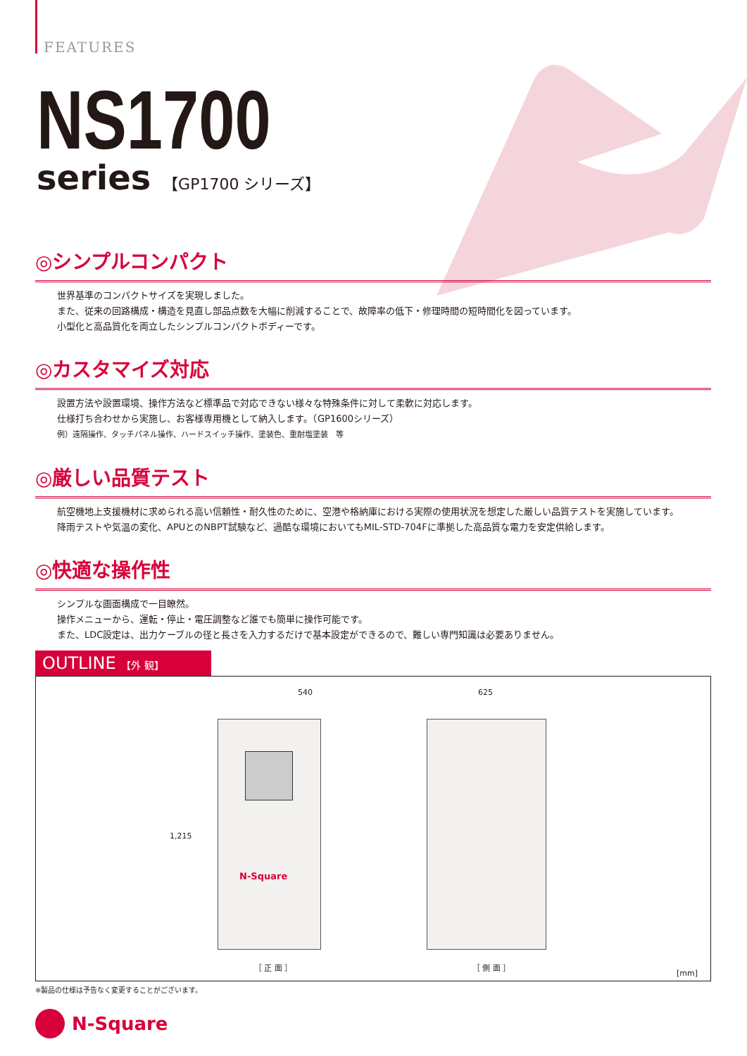FEATURES
NS1700
series 【GP1700 シリーズ】
◎シンプルコンパクト
世界基準のコンパクトサイズを実現しました。
また、従来の回路構成・構造を見直し部品点数を大幅に削減することで、故障率の低下・修理時間の短時間化を図っています。
小型化と高品質化を両立したシンプルコンパクトボディーです。
◎カスタマイズ対応
設置方法や設置環境、操作方法など標準品で対応できない様々な特殊条件に対して柔軟に対応します。
仕様打ち合わせから実施し、お客様専用機として納入します。（GP1600シリーズ）
例）遠隔操作、タッチパネル操作、ハードスイッチ操作、塗装色、重耐塩塗装　等
◎厳しい品質テスト
航空機地上支援機材に求められる高い信頼性・耐久性のために、空港や格納庫における実際の使用状況を想定した厳しい品質テストを実施しています。
降雨テストや気温の変化、APUとのNBPT試験など、過酷な環境においてもMIL-STD-704Fに準拠した高品質な電力を安定供給します。
◎快適な操作性
シンプルな画面構成で一目瞭然。
操作メニューから、運転・停止・電圧調整など誰でも簡単に操作可能です。
また、LDC設定は、出力ケーブルの径と長さを入力するだけで基本設定ができるので、難しい専門知識は必要ありません。
OUTLINE 【外 観】
540 625
1,215
N-Square
［ 正 面 ］ ［ 側 面 ］
[mm]
※製品の仕様は予告なく変更することがございます。
N-Square